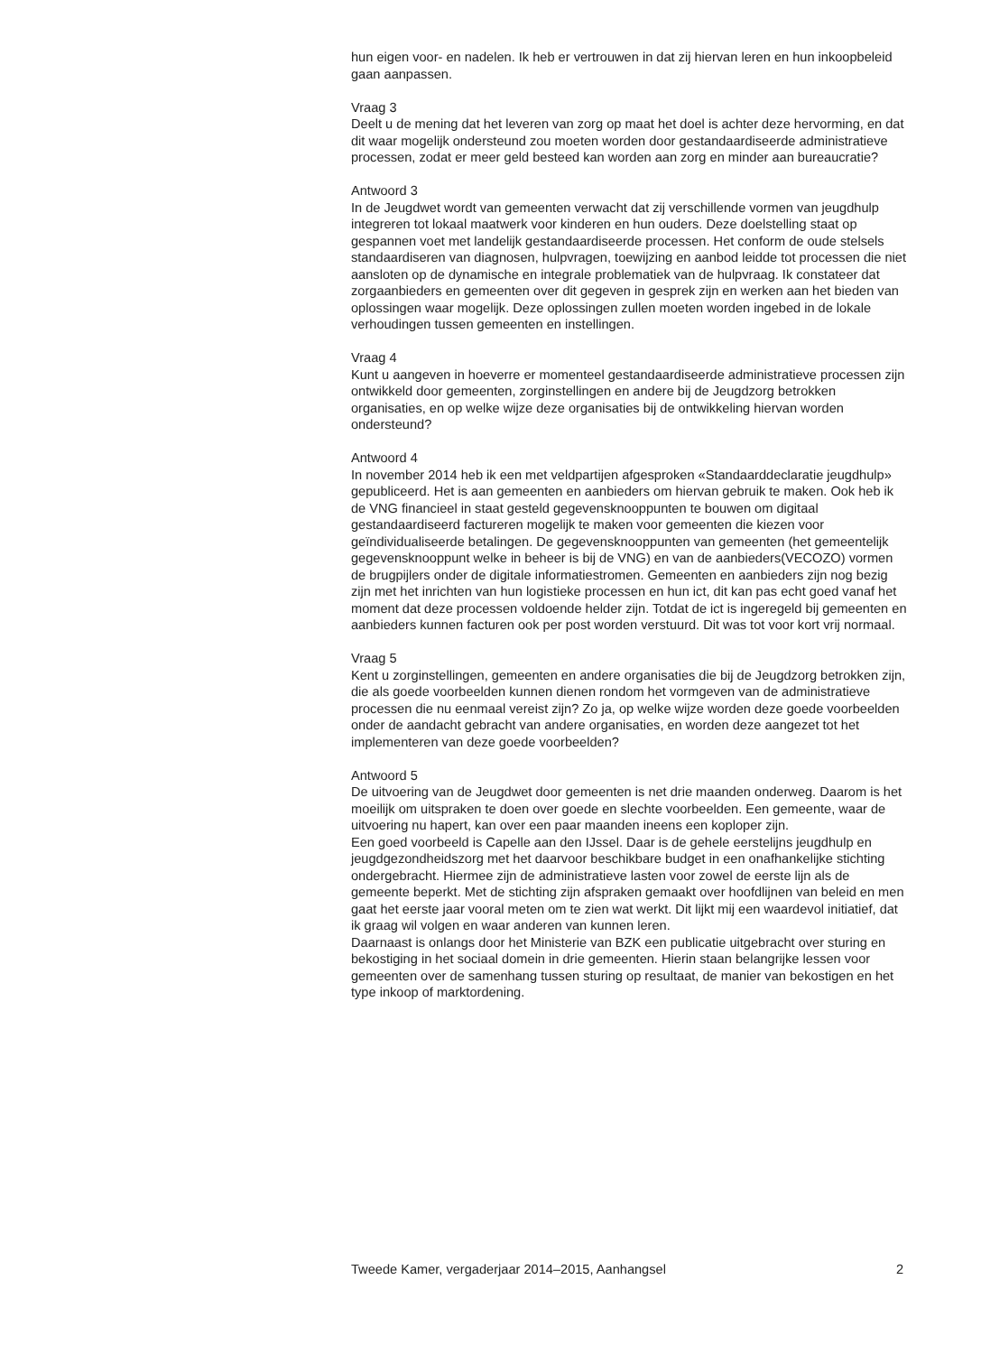hun eigen voor- en nadelen. Ik heb er vertrouwen in dat zij hiervan leren en hun inkoopbeleid gaan aanpassen.
Vraag 3
Deelt u de mening dat het leveren van zorg op maat het doel is achter deze hervorming, en dat dit waar mogelijk ondersteund zou moeten worden door gestandaardiseerde administratieve processen, zodat er meer geld besteed kan worden aan zorg en minder aan bureaucratie?
Antwoord 3
In de Jeugdwet wordt van gemeenten verwacht dat zij verschillende vormen van jeugdhulp integreren tot lokaal maatwerk voor kinderen en hun ouders. Deze doelstelling staat op gespannen voet met landelijk gestandaardiseerde processen. Het conform de oude stelsels standaardiseren van diagnosen, hulpvragen, toewijzing en aanbod leidde tot processen die niet aansloten op de dynamische en integrale problematiek van de hulpvraag. Ik constateer dat zorgaanbieders en gemeenten over dit gegeven in gesprek zijn en werken aan het bieden van oplossingen waar mogelijk. Deze oplossingen zullen moeten worden ingebed in de lokale verhoudingen tussen gemeenten en instellingen.
Vraag 4
Kunt u aangeven in hoeverre er momenteel gestandaardiseerde administratieve processen zijn ontwikkeld door gemeenten, zorginstellingen en andere bij de Jeugdzorg betrokken organisaties, en op welke wijze deze organisaties bij de ontwikkeling hiervan worden ondersteund?
Antwoord 4
In november 2014 heb ik een met veldpartijen afgesproken «Standaarddeclaratie jeugdhulp» gepubliceerd. Het is aan gemeenten en aanbieders om hiervan gebruik te maken. Ook heb ik de VNG financieel in staat gesteld gegevensknooppunten te bouwen om digitaal gestandaardiseerd factureren mogelijk te maken voor gemeenten die kiezen voor geïndividualiseerde betalingen. De gegevensknooppunten van gemeenten (het gemeentelijk gegevensknooppunt welke in beheer is bij de VNG) en van de aanbieders(VECOZO) vormen de brugpijlers onder de digitale informatiestromen. Gemeenten en aanbieders zijn nog bezig zijn met het inrichten van hun logistieke processen en hun ict, dit kan pas echt goed vanaf het moment dat deze processen voldoende helder zijn. Totdat de ict is ingeregeld bij gemeenten en aanbieders kunnen facturen ook per post worden verstuurd. Dit was tot voor kort vrij normaal.
Vraag 5
Kent u zorginstellingen, gemeenten en andere organisaties die bij de Jeugdzorg betrokken zijn, die als goede voorbeelden kunnen dienen rondom het vormgeven van de administratieve processen die nu eenmaal vereist zijn? Zo ja, op welke wijze worden deze goede voorbeelden onder de aandacht gebracht van andere organisaties, en worden deze aangezet tot het implementeren van deze goede voorbeelden?
Antwoord 5
De uitvoering van de Jeugdwet door gemeenten is net drie maanden onderweg. Daarom is het moeilijk om uitspraken te doen over goede en slechte voorbeelden. Een gemeente, waar de uitvoering nu hapert, kan over een paar maanden ineens een koploper zijn.
Een goed voorbeeld is Capelle aan den IJssel. Daar is de gehele eerstelijns jeugdhulp en jeugdgezondheidszorg met het daarvoor beschikbare budget in een onafhankelijke stichting ondergebracht. Hiermee zijn de administratieve lasten voor zowel de eerste lijn als de gemeente beperkt. Met de stichting zijn afspraken gemaakt over hoofdlijnen van beleid en men gaat het eerste jaar vooral meten om te zien wat werkt. Dit lijkt mij een waardevol initiatief, dat ik graag wil volgen en waar anderen van kunnen leren.
Daarnaast is onlangs door het Ministerie van BZK een publicatie uitgebracht over sturing en bekostiging in het sociaal domein in drie gemeenten. Hierin staan belangrijke lessen voor gemeenten over de samenhang tussen sturing op resultaat, de manier van bekostigen en het type inkoop of marktordening.
Tweede Kamer, vergaderjaar 2014–2015, Aanhangsel 2